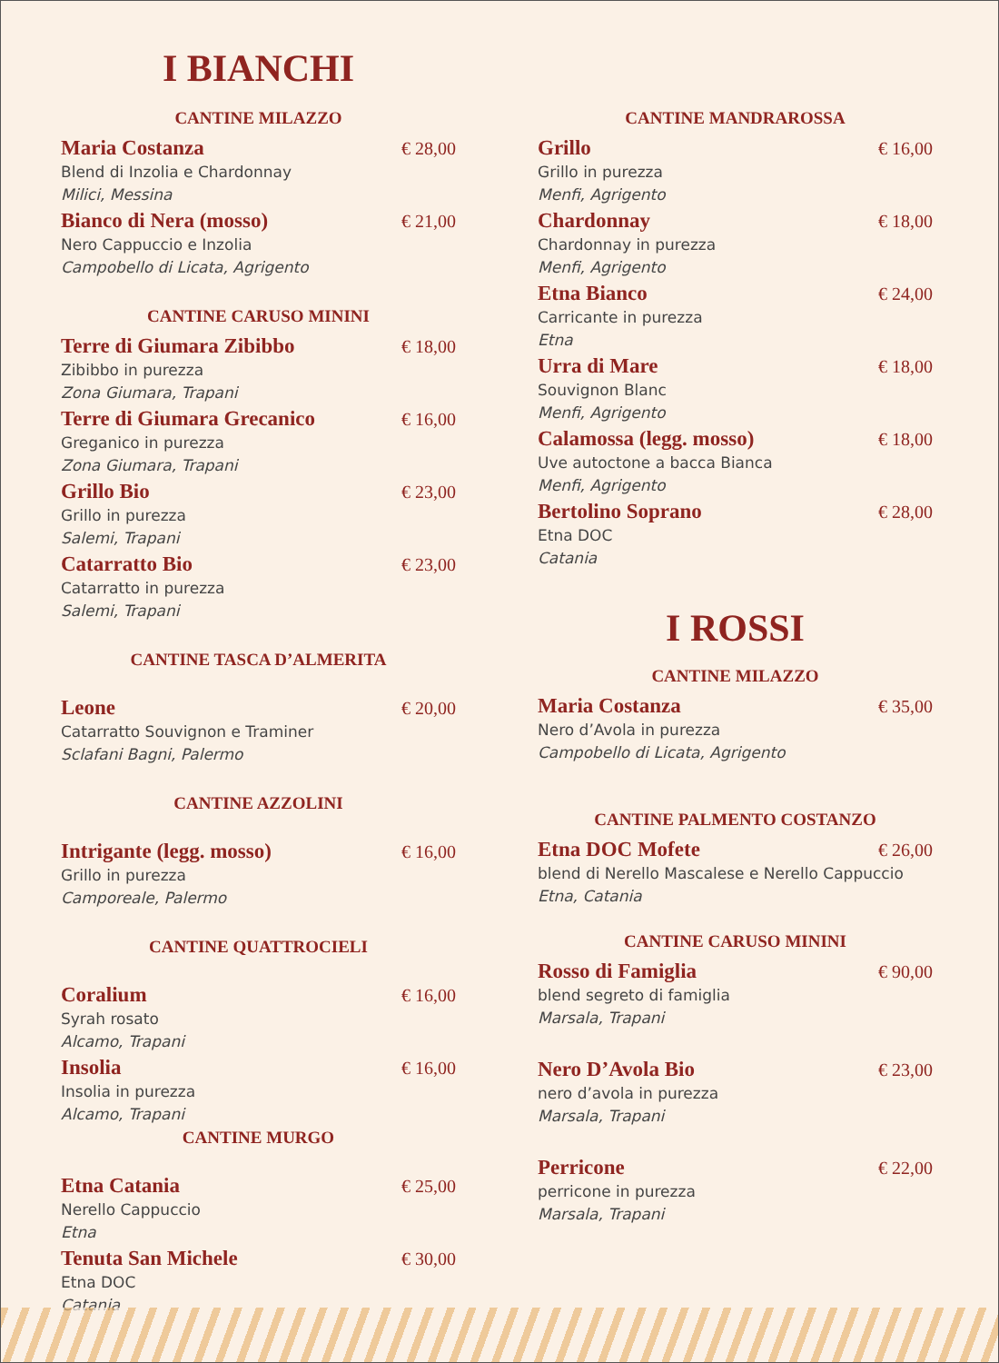I BIANCHI
CANTINE MILAZZO
Maria Costanza € 28,00
Blend di Inzolia e Chardonnay
Milici, Messina
Bianco di Nera (mosso) € 21,00
Nero Cappuccio e Inzolia
Campobello di Licata, Agrigento
CANTINE CARUSO MININI
Terre di Giumara Zibibbo € 18,00
Zibibbo in purezza
Zona Giumara, Trapani
Terre di Giumara Grecanico € 16,00
Greganico in purezza
Zona Giumara, Trapani
Grillo Bio € 23,00
Grillo in purezza
Salemi, Trapani
Catarratto Bio € 23,00
Catarratto in purezza
Salemi, Trapani
CANTINE TASCA D’ALMERITA
Leone € 20,00
Catarratto Souvignon e Traminer
Sclafani Bagni, Palermo
CANTINE AZZOLINI
Intrigante (legg. mosso) € 16,00
Grillo in purezza
Camporeale, Palermo
CANTINE QUATTROCIELI
Coralium € 16,00
Syrah rosato
Alcamo, Trapani
Insolia € 16,00
Insolia in purezza
Alcamo, Trapani
CANTINE MURGO
Etna Catania € 25,00
Nerello Cappuccio
Etna
Tenuta San Michele € 30,00
Etna DOC
Catania
CANTINE MANDRAROSSA
Grillo € 16,00
Grillo in purezza
Menfi, Agrigento
Chardonnay € 18,00
Chardonnay in purezza
Menfi, Agrigento
Etna Bianco € 24,00
Carricante in purezza
Etna
Urra di Mare € 18,00
Souvignon Blanc
Menfi, Agrigento
Calamossa (legg. mosso) € 18,00
Uve autoctone a bacca Bianca
Menfi, Agrigento
Bertolino Soprano € 28,00
Etna DOC
Catania
I ROSSI
CANTINE MILAZZO
Maria Costanza € 35,00
Nero d’Avola in purezza
Campobello di Licata, Agrigento
CANTINE PALMENTO COSTANZO
Etna DOC Mofete € 26,00
blend di Nerello Mascalese e Nerello Cappuccio
Etna, Catania
CANTINE CARUSO MININI
Rosso di Famiglia € 90,00
blend segreto di famiglia
Marsala, Trapani
Nero D’Avola Bio € 23,00
nero d’avola in purezza
Marsala, Trapani
Perricone € 22,00
perricone in purezza
Marsala, Trapani